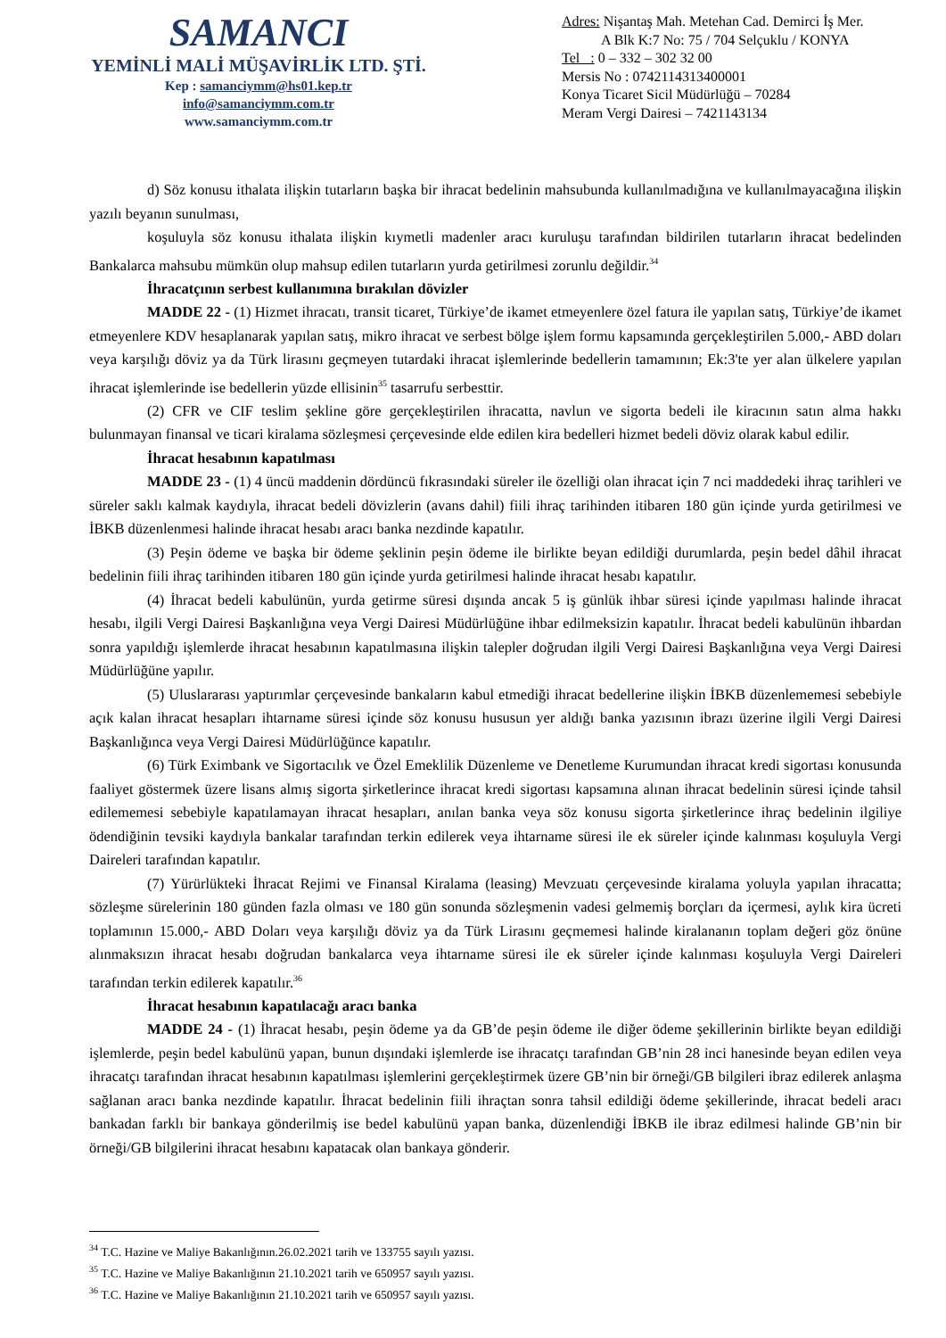SAMANCI
YEMİNLİ MALİ MÜŞAVİRLİK LTD. ŞTİ.
Kep : samanciymm@hs01.kep.tr
info@samanciymm.com.tr
www.samanciymm.com.tr
Adres: Nişantaş Mah. Metehan Cad. Demirci İş Mer.
A Blk K:7 No: 75 / 704 Selçuklu / KONYA
Tel : 0 – 332 – 302 32 00
Mersis No : 0742114313400001
Konya Ticaret Sicil Müdürlüğü – 70284
Meram Vergi Dairesi – 7421143134
d) Söz konusu ithalata ilişkin tutarların başka bir ihracat bedelinin mahsubunda kullanılmadığına ve kullanılmayacağına ilişkin yazılı beyanın sunulması,
koşuluyla söz konusu ithalata ilişkin kıymetli madenler aracı kuruluşu tarafından bildirilen tutarların ihracat bedelinden Bankalarca mahsubu mümkün olup mahsup edilen tutarların yurda getirilmesi zorunlu değildir.<sup>34</sup>
İhracatçının serbest kullanımına bırakılan dövizler
MADDE 22 - (1) Hizmet ihracatı, transit ticaret, Türkiye’de ikamet etmeyenlere özel fatura ile yapılan satış, Türkiye’de ikamet etmeyenlere KDV hesaplanarak yapılan satış, mikro ihracat ve serbest bölge işlem formu kapsamında gerçekleştirilen 5.000,- ABD doları veya karşılığı döviz ya da Türk lirasını geçmeyen tutardaki ihracat işlemlerinde bedellerin tamamının; Ek:3'te yer alan ülkelere yapılan ihracat işlemlerinde ise bedellerin yüzde ellisinin<sup>35</sup> tasarrufu serbesttir.
(2) CFR ve CIF teslim şekline göre gerçekleştirilen ihracatta, navlun ve sigorta bedeli ile kiracının satın alma hakkı bulunmayan finansal ve ticari kiralama sözleşmesi çerçevesinde elde edilen kira bedelleri hizmet bedeli döviz olarak kabul edilir.
İhracat hesabının kapatılması
MADDE 23 - (1) 4 üncü maddenin dördüncü fıkrasındaki süreler ile özelliği olan ihracat için 7 nci maddedeki ihraç tarihleri ve süreler saklı kalmak kaydıyla, ihracat bedeli dövizlerin (avans dahil) fiili ihraç tarihinden itibaren 180 gün içinde yurda getirilmesi ve İBKB düzenlenmesi halinde ihracat hesabı aracı banka nezdinde kapatılır.
(3) Peşin ödeme ve başka bir ödeme şeklinin peşin ödeme ile birlikte beyan edildiği durumlarda, peşin bedel dâhil ihracat bedelinin fiili ihraç tarihinden itibaren 180 gün içinde yurda getirilmesi halinde ihracat hesabı kapatılır.
(4) İhracat bedeli kabulünün, yurda getirme süresi dışında ancak 5 iş günlük ihbar süresi içinde yapılması halinde ihracat hesabı, ilgili Vergi Dairesi Başkanlığına veya Vergi Dairesi Müdürlüğüne ihbar edilmeksizin kapatılır. İhracat bedeli kabulünün ihbardan sonra yapıldığı işlemlerde ihracat hesabının kapatılmasına ilişkin talepler doğrudan ilgili Vergi Dairesi Başkanlığına veya Vergi Dairesi Müdürlüğüne yapılır.
(5) Uluslararası yaptırımlar çerçevesinde bankaların kabul etmediği ihracat bedellerine ilişkin İBKB düzenlememesi sebebiyle açık kalan ihracat hesapları ihtarname süresi içinde söz konusu hususun yer aldığı banka yazısının ibrazı üzerine ilgili Vergi Dairesi Başkanlığınca veya Vergi Dairesi Müdürlüğünce kapatılır.
(6) Türk Eximbank ve Sigortacılık ve Özel Emeklilik Düzenleme ve Denetleme Kurumundan ihracat kredi sigortası konusunda faaliyet göstermek üzere lisans almış sigorta şirketlerince ihracat kredi sigortası kapsamına alınan ihracat bedelinin süresi içinde tahsil edilememesi sebebiyle kapatılamayan ihracat hesapları, anılan banka veya söz konusu sigorta şirketlerince ihraç bedelinin ilgiliye ödendiğinin tevsiki kaydıyla bankalar tarafından terkin edilerek veya ihtarname süresi ile ek süreler içinde kalınması koşuluyla Vergi Daireleri tarafından kapatılır.
(7) Yürürlükteki İhracat Rejimi ve Finansal Kiralama (leasing) Mevzuatı çerçevesinde kiralama yoluyla yapılan ihracatta; sözleşme sürelerinin 180 günden fazla olması ve 180 gün sonunda sözleşmenin vadesi gelmemiş borçları da içermesi, aylık kira ücreti toplamının 15.000,- ABD Doları veya karşılığı döviz ya da Türk Lirasını geçmemesi halinde kiralananın toplam değeri göz önüne alınmaksızın ihracat hesabı doğrudan bankalarca veya ihtarname süresi ile ek süreler içinde kalınması koşuluyla Vergi Daireleri tarafından terkin edilerek kapatılır.<sup>36</sup>
İhracat hesabının kapatılacağı aracı banka
MADDE 24 - (1) İhracat hesabı, peşin ödeme ya da GB’de peşin ödeme ile diğer ödeme şekillerinin birlikte beyan edildiği işlemlerde, peşin bedel kabulünü yapan, bunun dışındaki işlemlerde ise ihracatçı tarafından GB’nin 28 inci hanesinde beyan edilen veya ihracatçı tarafından ihracat hesabının kapatılması işlemlerini gerçekleştirmek üzere GB’nin bir örneği/GB bilgileri ibraz edilerek anlaşma sağlanan aracı banka nezdinde kapatılır. İhracat bedelinin fiili ihraçtan sonra tahsil edildiği ödeme şekillerinde, ihracat bedeli aracı bankadan farklı bir bankaya gönderilmiş ise bedel kabulünü yapan banka, düzenlendiği İBKB ile ibraz edilmesi halinde GB’nin bir örneği/GB bilgilerini ihracat hesabını kapatacak olan bankaya gönderir.
<sup>34</sup> T.C. Hazine ve Maliye Bakanlığının.26.02.2021 tarih ve 133755 sayılı yazısı.
<sup>35</sup> T.C. Hazine ve Maliye Bakanlığının 21.10.2021 tarih ve 650957 sayılı yazısı.
<sup>36</sup> T.C. Hazine ve Maliye Bakanlığının 21.10.2021 tarih ve 650957 sayılı yazısı.